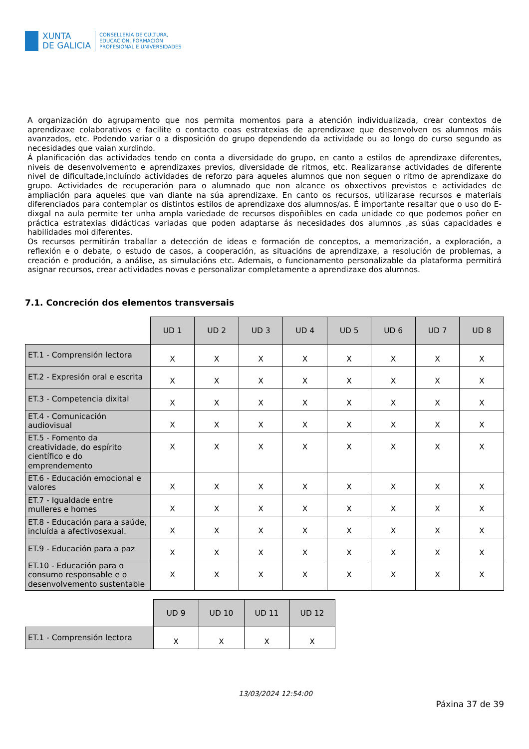XUNTA
DE GALICIA
CONSELLERÍA DE CULTURA,
EDUCACIÓN, FORMACIÓN
PROFESIONAL E UNIVERSIDADES
A organización do agrupamento que nos permita momentos para a atención individualizada, crear contextos de aprendizaxe colaborativos e facilite o contacto coas estratexias de aprendizaxe que desenvolven os alumnos máis avanzados, etc. Podendo variar o a disposición do grupo dependendo da actividade ou ao longo do curso segundo as necesidades que vaian xurdindo.
Á planificación das actividades tendo en conta a diversidade do grupo, en canto a estilos de aprendizaxe diferentes, niveis de desenvolvemento e aprendizaxes previos, diversidade de ritmos, etc. Realizaranse actividades de diferente nivel de dificultade,incluíndo actividades de reforzo para aqueles alumnos que non seguen o ritmo de aprendizaxe do grupo. Actividades de recuperación para o alumnado que non alcance os obxectivos previstos e actividades de ampliación para aqueles que van diante na súa aprendizaxe. En canto os recursos, utilizarase recursos e materiais diferenciados para contemplar os distintos estilos de aprendizaxe dos alumnos/as. É importante resaltar que o uso do E-dixgal na aula permite ter unha ampla variedade de recursos dispoñibles en cada unidade co que podemos poñer en práctica estratexias didácticas variadas que poden adaptarse ás necesidades dos alumnos ,as súas capacidades e habilidades moi diferentes.
Os recursos permitirán traballar a detección de ideas e formación de conceptos, a memorización, a exploración, a reflexión e o debate, o estudo de casos, a cooperación, as situacións de aprendizaxe, a resolución de problemas, a creación e produción, a análise, as simulacións etc. Ademais, o funcionamento personalizable da plataforma permitirá asignar recursos, crear actividades novas e personalizar completamente a aprendizaxe dos alumnos.
7.1. Concreción dos elementos transversais
| | UD 1 | UD 2 | UD 3 | UD 4 | UD 5 | UD 6 | UD 7 | UD 8 |
| --- | --- | --- | --- | --- | --- | --- | --- | --- |
| ET.1 - Comprensión lectora | X | X | X | X | X | X | X | X |
| ET.2 - Expresión oral e escrita | X | X | X | X | X | X | X | X |
| ET.3 - Competencia dixital | X | X | X | X | X | X | X | X |
| ET.4 - Comunicación audiovisual | X | X | X | X | X | X | X | X |
| ET.5 - Fomento da creatividade, do espírito científico e do emprendemento | X | X | X | X | X | X | X | X |
| ET.6 - Educación emocional e valores | X | X | X | X | X | X | X | X |
| ET.7 - Igualdade entre mulleres e homes | X | X | X | X | X | X | X | X |
| ET.8 - Educación para a saúde, incluída a afectivosexual. | X | X | X | X | X | X | X | X |
| ET.9 - Educación para a paz | X | X | X | X | X | X | X | X |
| ET.10 - Educación para o consumo responsable e o desenvolvemento sustentable | X | X | X | X | X | X | X | X |
| | UD 9 | UD 10 | UD 11 | UD 12 |
| --- | --- | --- | --- | --- |
| ET.1 - Comprensión lectora | X | X | X | X |
Páxina 37 de 39
13/03/2024 12:54:00